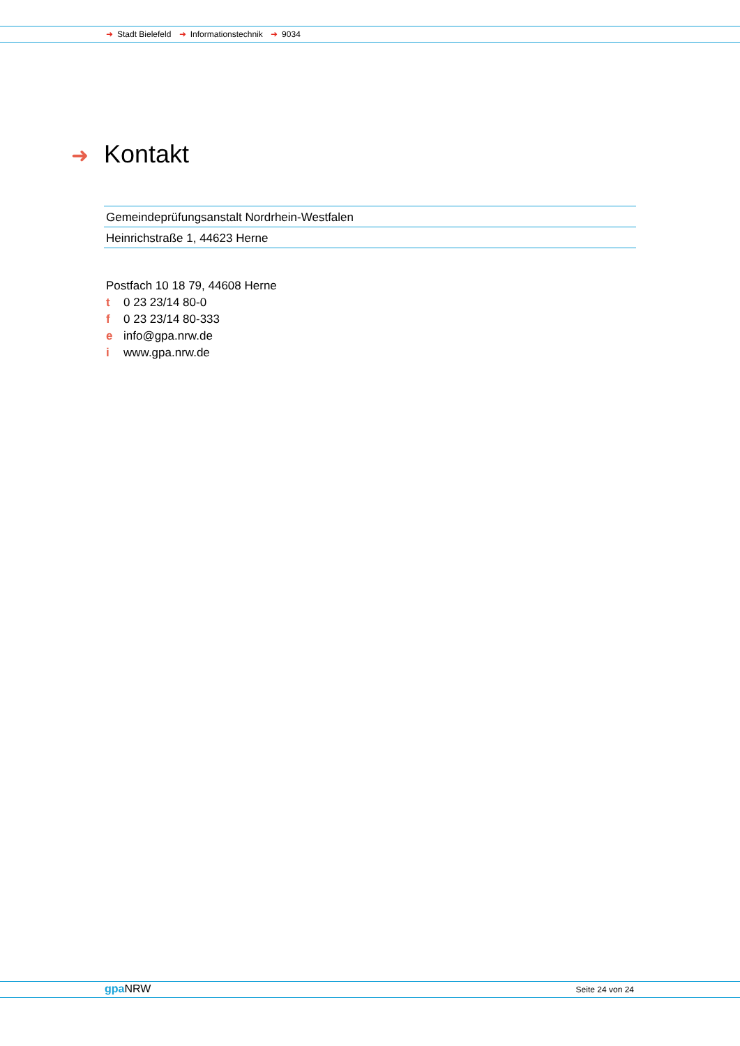➜ Stadt Bielefeld ➜ Informationstechnik ➜ 9034
➜ Kontakt
Gemeindeprüfungsanstalt Nordrhein-Westfalen
Heinrichstraße 1, 44623 Herne
Postfach 10 18 79, 44608 Herne
t 0 23 23/14 80-0
f 0 23 23/14 80-333
e info@gpa.nrw.de
i www.gpa.nrw.de
gpa NRW Seite 24 von 24